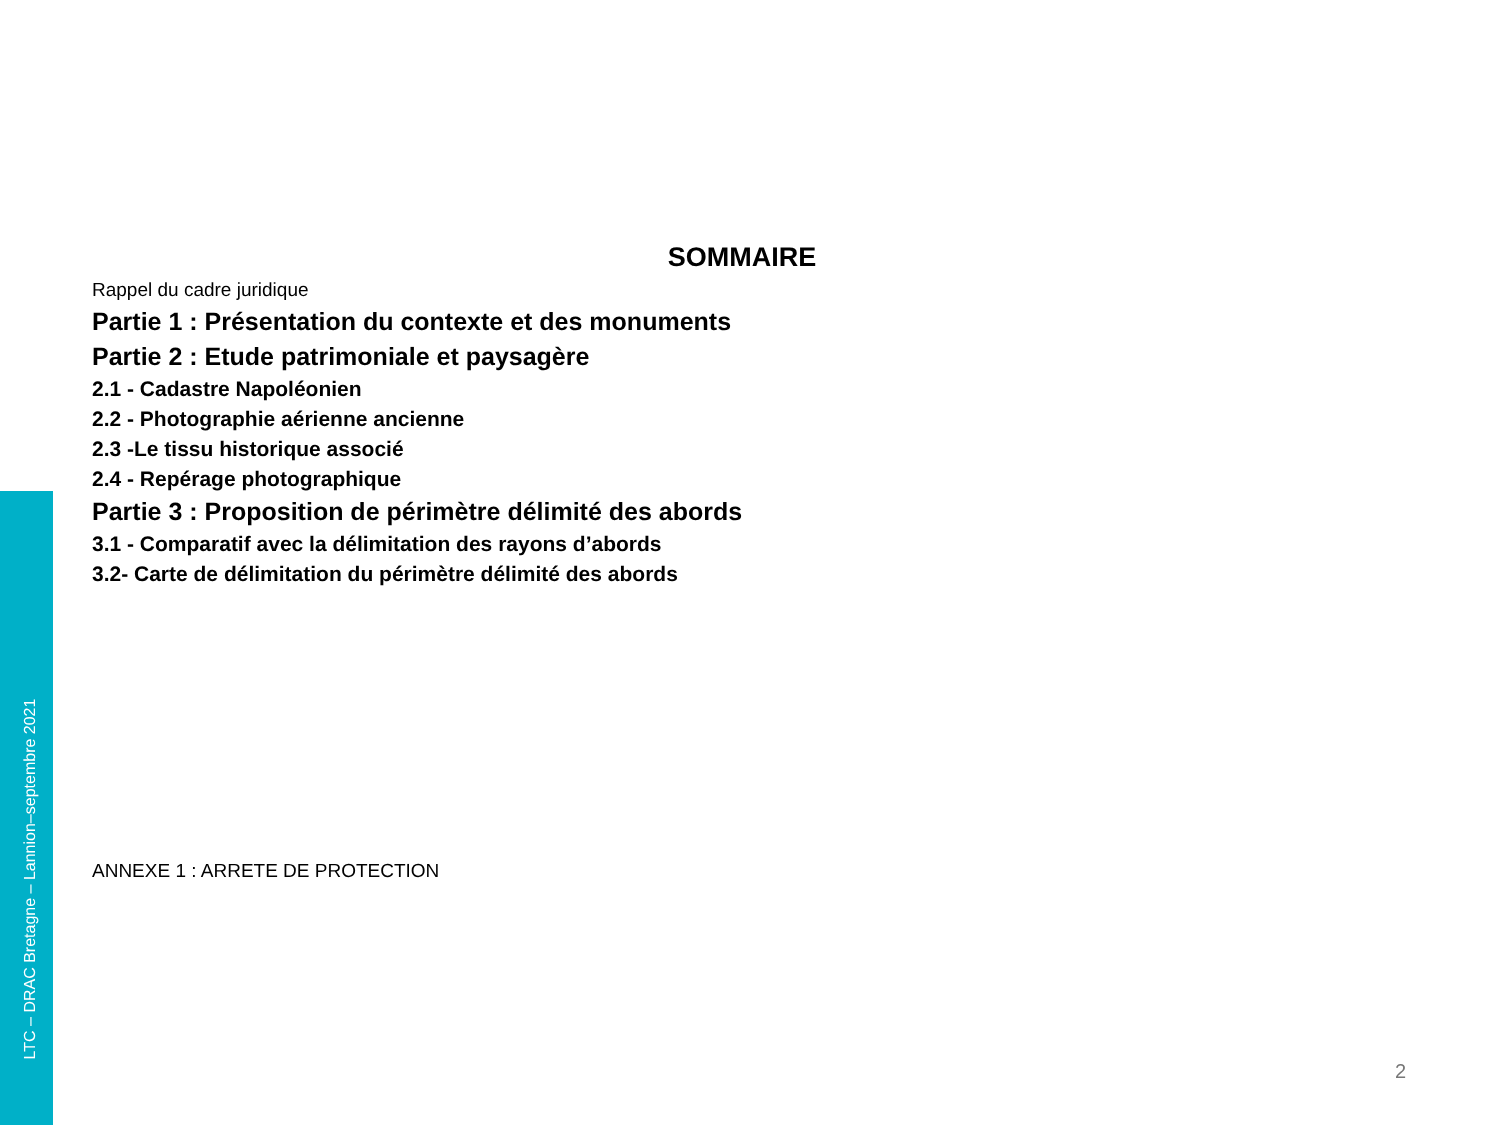LTC – DRAC Bretagne – Lannion–septembre 2021
SOMMAIRE
Rappel du cadre juridique
Partie 1 : Présentation du contexte et des monuments
Partie 2 : Etude patrimoniale et paysagère
2.1 - Cadastre Napoléonien
2.2 - Photographie aérienne ancienne
2.3 -Le tissu historique associé
2.4 - Repérage photographique
Partie 3 : Proposition de périmètre délimité des abords
3.1 - Comparatif avec la délimitation des rayons d’abords
3.2- Carte de délimitation du périmètre délimité des abords
ANNEXE 1 : ARRETE DE PROTECTION
2